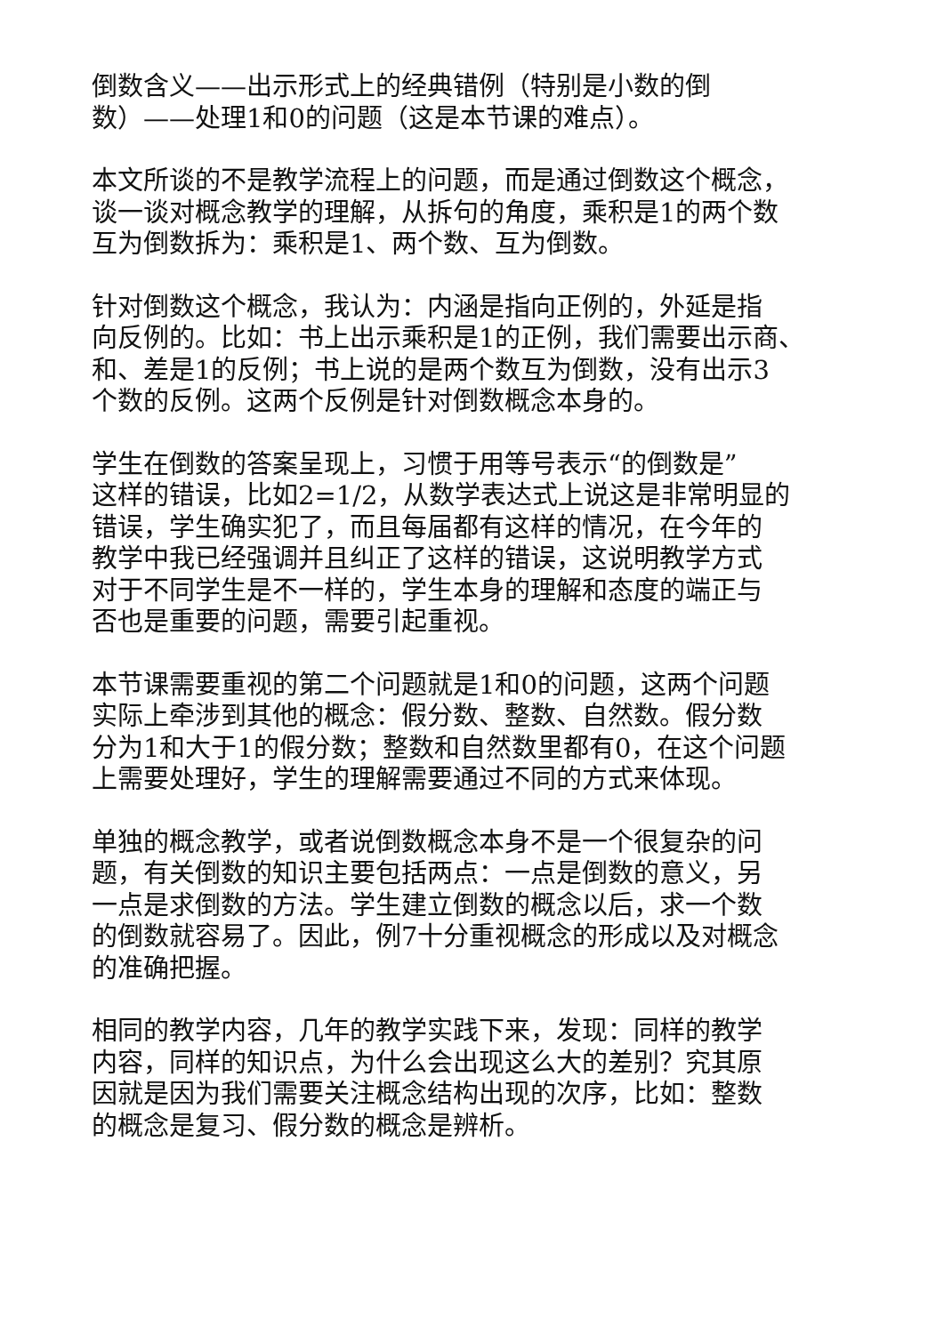倒数含义——出示形式上的经典错例（特别是小数的倒
数）——处理1和0的问题（这是本节课的难点）。
本文所谈的不是教学流程上的问题，而是通过倒数这个概念，
谈一谈对概念教学的理解，从拆句的角度，乘积是1的两个数
互为倒数拆为：乘积是1、两个数、互为倒数。
针对倒数这个概念，我认为：内涵是指向正例的，外延是指
向反例的。比如：书上出示乘积是1的正例，我们需要出示商、
和、差是1的反例；书上说的是两个数互为倒数，没有出示3
个数的反例。这两个反例是针对倒数概念本身的。
学生在倒数的答案呈现上，习惯于用等号表示“的倒数是”
这样的错误，比如2=1/2，从数学表达式上说这是非常明显的
错误，学生确实犯了，而且每届都有这样的情况，在今年的
教学中我已经强调并且纠正了这样的错误，这说明教学方式
对于不同学生是不一样的，学生本身的理解和态度的端正与
否也是重要的问题，需要引起重视。
本节课需要重视的第二个问题就是1和0的问题，这两个问题
实际上牵涉到其他的概念：假分数、整数、自然数。假分数
分为1和大于1的假分数；整数和自然数里都有0，在这个问题
上需要处理好，学生的理解需要通过不同的方式来体现。
单独的概念教学，或者说倒数概念本身不是一个很复杂的问
题，有关倒数的知识主要包括两点：一点是倒数的意义，另
一点是求倒数的方法。学生建立倒数的概念以后，求一个数
的倒数就容易了。因此，例7十分重视概念的形成以及对概念
的准确把握。
相同的教学内容，几年的教学实践下来，发现：同样的教学
内容，同样的知识点，为什么会出现这么大的差别？究其原
因就是因为我们需要关注概念结构出现的次序，比如：整数
的概念是复习、假分数的概念是辨析。